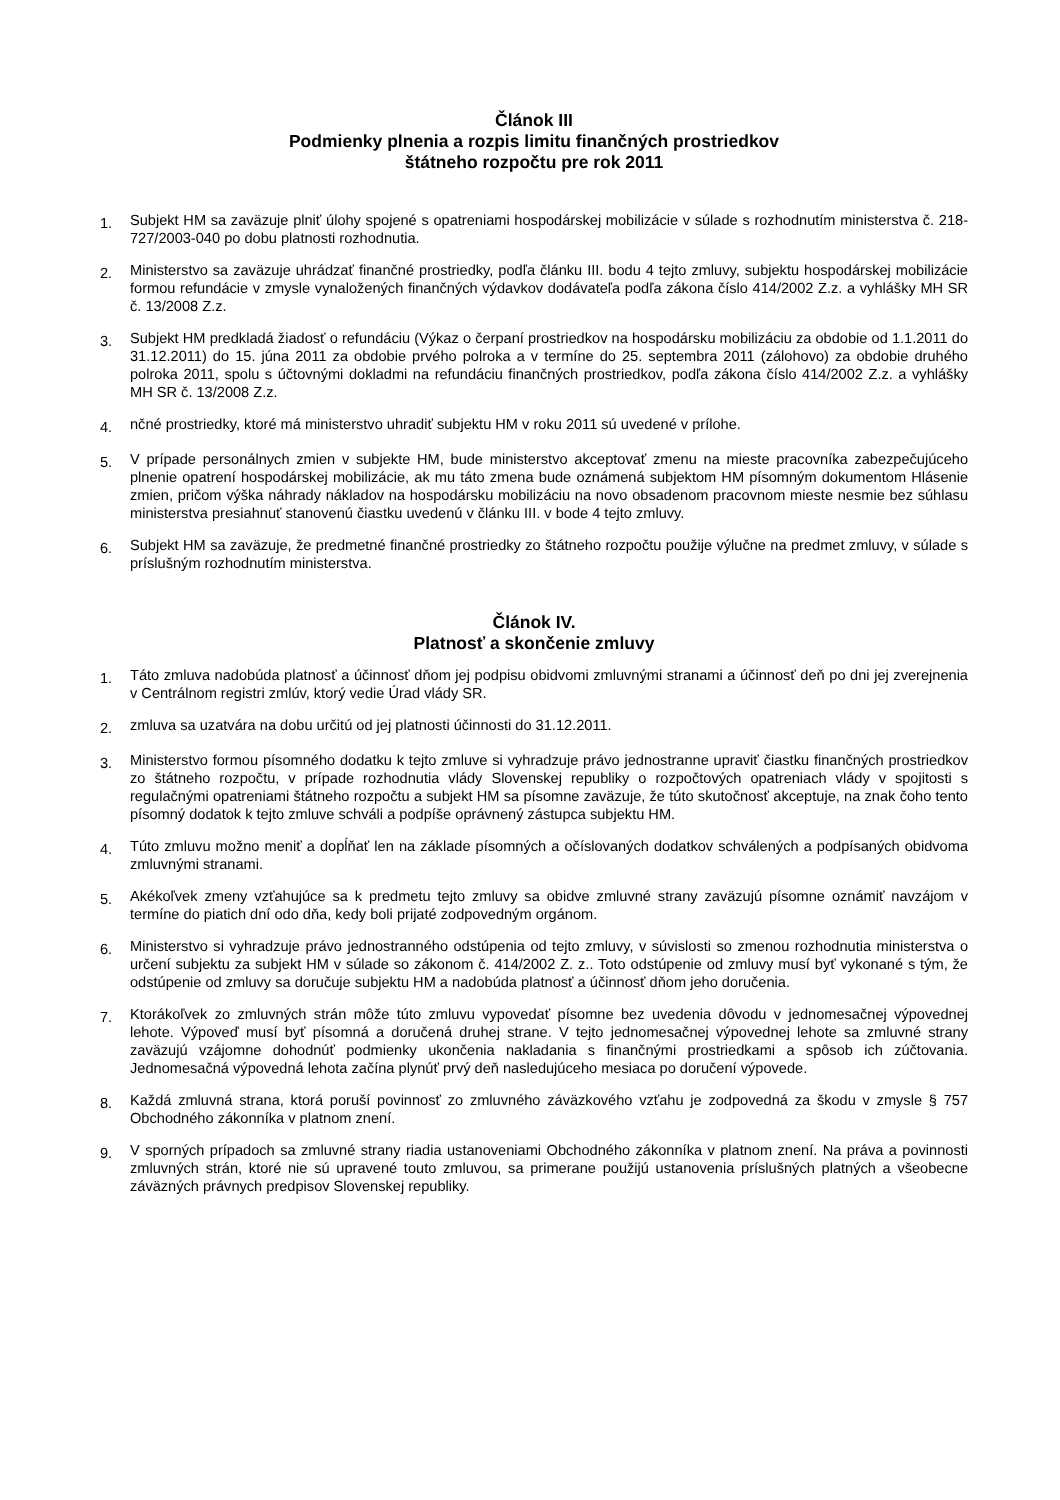Článok III
Podmienky plnenia a rozpis limitu finančných prostriedkov
štátneho rozpočtu pre rok 2011
1.
Subjekt HM sa zaväzuje plniť úlohy spojené s opatreniami hospodárskej mobilizácie v súlade s rozhodnutím ministerstva č. 218-727/2003-040 po dobu platnosti rozhodnutia.
2.
Ministerstvo sa zaväzuje uhrádzať finančné prostriedky, podľa článku III. bodu 4 tejto zmluvy, subjektu hospodárskej mobilizácie formou refundácie v zmysle vynaložených finančných výdavkov dodávateľa podľa zákona číslo 414/2002 Z.z. a vyhlášky MH SR č. 13/2008 Z.z.
3.
Subjekt HM predkladá žiadosť o refundáciu (Výkaz o čerpaní prostriedkov na hospodársku mobilizáciu za obdobie od 1.1.2011 do 31.12.2011) do 15. júna 2011 za obdobie prvého polroka a v termíne do 25. septembra 2011 (zálohovo) za obdobie druhého polroka 2011, spolu s účtovnými dokladmi na refundáciu finančných prostriedkov, podľa zákona číslo 414/2002 Z.z. a vyhlášky MH SR č. 13/2008 Z.z.
4.
nčné prostriedky, ktoré má ministerstvo uhradiť subjektu HM v roku 2011 sú uvedené v prílohe.
5.
V prípade personálnych zmien v subjekte HM, bude ministerstvo akceptovať zmenu na mieste pracovníka zabezpečujúceho plnenie opatrení hospodárskej mobilizácie, ak mu táto zmena bude oznámená subjektom HM písomným dokumentom Hlásenie zmien, pričom výška náhrady nákladov na hospodársku mobilizáciu na novo obsadenom pracovnom mieste nesmie bez súhlasu ministerstva presiahnuť stanovenú čiastku uvedenú v článku III. v bode 4 tejto zmluvy.
6.
Subjekt HM sa zaväzuje, že predmetné finančné prostriedky zo štátneho rozpočtu použije výlučne na predmet zmluvy, v súlade s príslušným rozhodnutím ministerstva.
Článok IV.
Platnosť a skončenie zmluvy
1.
Táto zmluva nadobúda platnosť a účinnosť dňom jej podpisu obidvomi zmluvnými stranami a účinnosť deň po dni jej zverejnenia v Centrálnom registri zmlúv, ktorý vedie Úrad vlády SR.
2.
zmluva sa uzatvára na dobu určitú od jej platnosti účinnosti do 31.12.2011.
3.
Ministerstvo formou písomného dodatku k tejto zmluve si vyhradzuje právo jednostranne upraviť čiastku finančných prostriedkov zo štátneho rozpočtu, v prípade rozhodnutia vlády Slovenskej republiky o rozpočtových opatreniach vlády v spojitosti s regulačnými opatreniami štátneho rozpočtu a subjekt HM sa písomne zaväzuje, že túto skutočnosť akceptuje, na znak čoho tento písomný dodatok k tejto zmluve schváli a podpíše oprávnený zástupca subjektu HM.
4.
Túto zmluvu možno meniť a dopĺňať len na základe písomných a očíslovaných dodatkov schválených a podpísaných obidvoma zmluvnými stranami.
5.
Akékoľvek zmeny vzťahujúce sa k predmetu tejto zmluvy sa obidve zmluvné strany zaväzujú písomne oznámiť navzájom v termíne do piatich dní odo dňa, kedy boli prijaté zodpovedným orgánom.
6.
Ministerstvo si vyhradzuje právo jednostranného odstúpenia od tejto zmluvy, v súvislosti so zmenou rozhodnutia ministerstva o určení subjektu za subjekt HM v súlade so zákonom č. 414/2002 Z. z.. Toto odstúpenie od zmluvy musí byť vykonané s tým, že odstúpenie od zmluvy sa doručuje subjektu HM a nadobúda platnosť a účinnosť dňom jeho doručenia.
7.
Ktorákoľvek zo zmluvných strán môže túto zmluvu vypovedať písomne bez uvedenia dôvodu v jednomesačnej výpovednej lehote. Výpoveď musí byť písomná a doručená druhej strane. V tejto jednomesačnej výpovednej lehote sa zmluvné strany zaväzujú vzájomne dohodnúť podmienky ukončenia nakladania s finančnými prostriedkami a spôsob ich zúčtovania. Jednomesačná výpovedná lehota začína plynúť prvý deň nasledujúceho mesiaca po doručení výpovede.
8.
Každá zmluvná strana, ktorá poruší povinnosť zo zmluvného záväzkového vzťahu je zodpovedná za škodu v zmysle § 757 Obchodného zákonníka v platnom znení.
9.
V sporných prípadoch sa zmluvné strany riadia ustanoveniami Obchodného zákonníka v platnom znení. Na práva a povinnosti zmluvných strán, ktoré nie sú upravené touto zmluvou, sa primerane použijú ustanovenia príslušných platných a všeobecne záväzných právnych predpisov Slovenskej republiky.